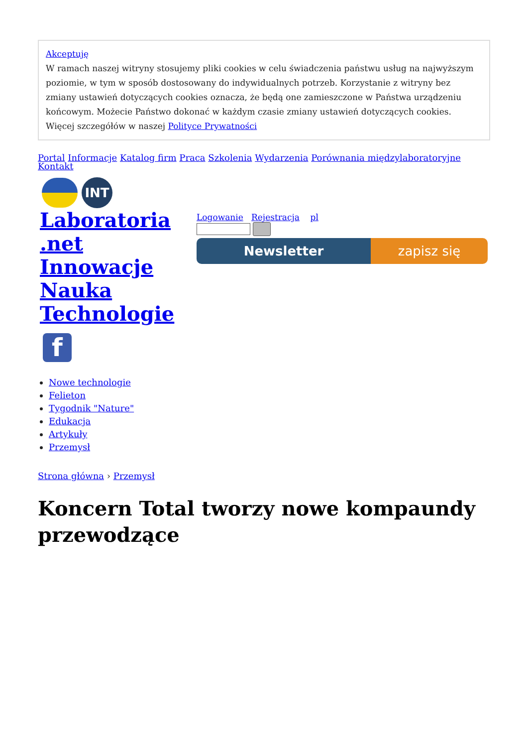Akceptuję
W ramach naszej witryny stosujemy pliki cookies w celu świadczenia państwu usług na najwyższym poziomie, w tym w sposób dostosowany do indywidualnych potrzeb. Korzystanie z witryny bez zmiany ustawień dotyczących cookies oznacza, że będą one zamieszczone w Państwa urządzeniu końcowym. Możecie Państwo dokonać w każdym czasie zmiany ustawień dotyczących cookies. Więcej szczegółów w naszej Polityce Prywatności
Portal Informacje Katalog firm Praca Szkolenia Wydarzenia Porównania międzylaboratoryjne
Kontakt
INT
Laboratoria .net Innowacje Nauka Technologie
f
Logowanie Rejestracja pl
Newsletter zapisz się
Nowe technologie
Felieton
Tygodnik "Nature"
Edukacja
Artykuły
Przemysł
Strona główna › Przemysł
Koncern Total tworzy nowe kompaundy przewodzące